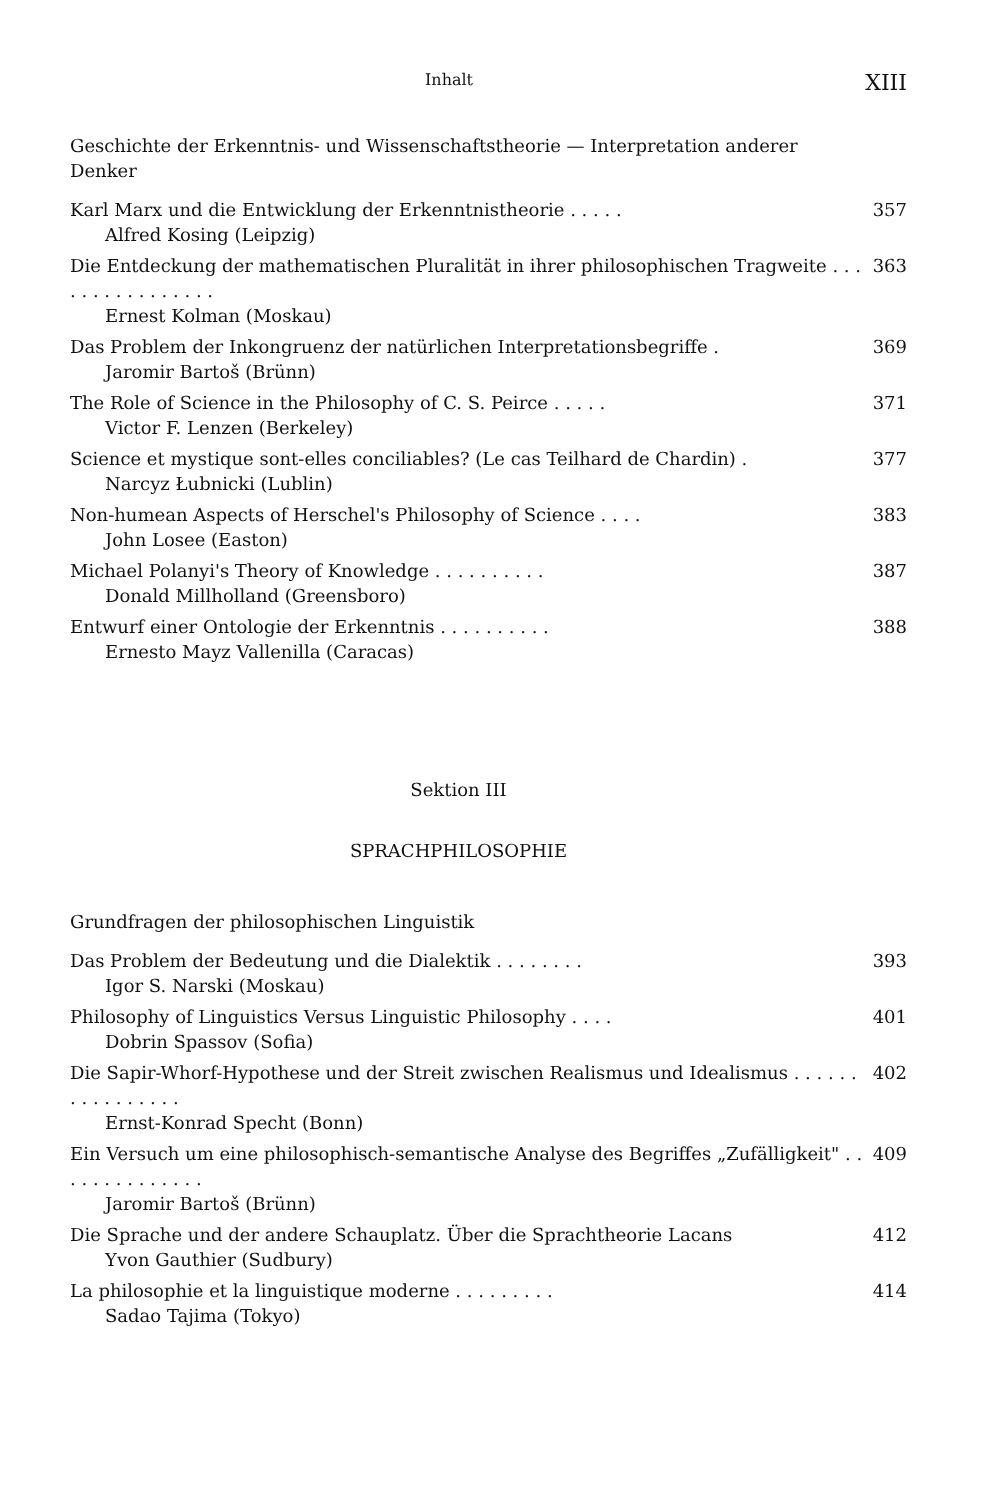Inhalt XIII
Geschichte der Erkenntnis- und Wissenschaftstheorie — Interpretation anderer Denker
Karl Marx und die Entwicklung der Erkenntnistheorie . . . . .
Alfred Kosing (Leipzig)
357
Die Entdeckung der mathematischen Pluralität in ihrer philosophischen Tragweite . . . . . . . . . . . . . . . .
Ernest Kolman (Moskau)
363
Das Problem der Inkongruenz der natürlichen Interpretationsbegriffe .
Jaromir Bartoš (Brünn)
369
The Role of Science in the Philosophy of C. S. Peirce . . . . .
Victor F. Lenzen (Berkeley)
371
Science et mystique sont-elles conciliables? (Le cas Teilhard de Chardin) .
Narcyz Łubnicki (Lublin)
377
Non-humean Aspects of Herschel's Philosophy of Science . . . .
John Losee (Easton)
383
Michael Polanyi's Theory of Knowledge . . . . . . . . . .
Donald Millholland (Greensboro)
387
Entwurf einer Ontologie der Erkenntnis . . . . . . . . . .
Ernesto Mayz Vallenilla (Caracas)
388
Sektion III
SPRACHPHILOSOPHIE
Grundfragen der philosophischen Linguistik
Das Problem der Bedeutung und die Dialektik . . . . . . . .
Igor S. Narski (Moskau)
393
Philosophy of Linguistics Versus Linguistic Philosophy . . . .
Dobrin Spassov (Sofia)
401
Die Sapir-Whorf-Hypothese und der Streit zwischen Realismus und Idealismus . . . . . . . . . . . . . . . .
Ernst-Konrad Specht (Bonn)
402
Ein Versuch um eine philosophisch-semantische Analyse des Begriffes „Zufälligkeit" . . . . . . . . . . . . . .
Jaromir Bartoš (Brünn)
409
Die Sprache und der andere Schauplatz. Über die Sprachtheorie Lacans
Yvon Gauthier (Sudbury)
412
La philosophie et la linguistique moderne . . . . . . . . .
Sadao Tajima (Tokyo)
414